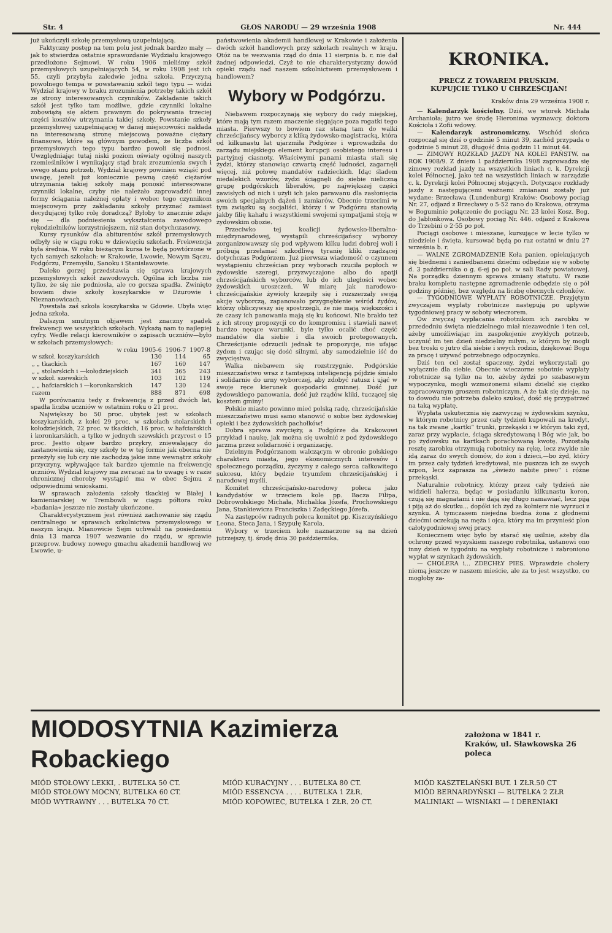Str. 4 GŁOS NARODU — 29 września 1908 Nr. 444
już ukończyli szkołę przemysłową uzupełniającą.
Faktyczny postęp na tem polu jest jednak bardzo mały — jak to stwierdza ostatnie sprawozdanie Wydziału krajowego przedłożone Sejmowi. W roku 1906 mieliśmy szkół przemysłowych uzupełniających 54, w roku 1908 jest ich 55, czyli przybyła zaledwie jedna szkoła. Przyczyną powolnego tempa w powstawaniu szkół tego typu — widzi Wydział krajowy w braku zrozumienia potrzeby takich szkół ze strony interesowanych czynników. Zakładanie takich szkół jest tylko tam możliwe, gdzie czynniki lokalne zobowiążą się aktem prawnym do pokrywania trzeciej części kosztów utrzymania takiej szkoły. Powstanie szkoły przemysłowej uzupełniającej w danej miejscowości nakłada na interesowaną stronę miejscową poważne ciężary finansowe, które są głównym powodem, że liczba szkół przemysłowych tego typu bardzo powoli się podnosi. Uwzględniając tutaj niski poziom oświaty ogólnej naszych rzemieślników i wynikający stąd brak zrozumienia swych i swego stanu potrzeb, Wydział krajowy powinien wziąść pod uwagę, jeżeli już koniecznie pewną część ciężarów utrzymania takiej szkoły mają ponosić interesowane czynniki lokalne, czyby nie należało zaprowadzić innej formy ściągania należnej opłaty i wobec tego czynnikom miejscowym przy zakładaniu szkoły przyznać zamiast decydującej tylko rolę doradczą? Byłoby to znacznie zdaje się — dla podniesienia wykształcenia zawodowego rękodzielników korzystniejszem, niż stan dotychczasowy.
Kursy rysunków dla abiturentów szkół przemysłowych odbyły się w ciągu roku w dziewięciu szkołach. Frekwencja była średnia. W roku bieżącym kursa te będą powtórzone w tych samych szkołach: w Krakowie, Lwowie, Nowym Sączu, Podgórzu, Przemyślu, Sanoku i Stanisławowie.
Daleko gorzej przedstawia się sprawa krajowych przemysłowych szkół zawodowych. Ogólna ich liczba nie tylko, że się nie podniosła, ale co gorsza spadła. Zwinięto bowiem dwie szkoły koszykarskie w Dżurowie i Nieznanowicach.
Powstała zaś szkoła koszykarska w Gdowie. Ubyła więc jedna szkoła.
Dalszym smutnym objawem jest znaczny spadek frekwencji we wszystkich szkołach. Wykażą nam to najlepiej cyfry. Wedle relacji kierowników o zapisach uczniów—było w szkołach przemysłowych:
| w roku | 1905-6 | 1906-7 | 1907-8 |
| --- | --- | --- | --- |
| w szkoł. koszykarskich | 130 | 114 | 65 |
| „ „ tkackich | 167 | 160 | 147 |
| „ „ stolarskich i —kołodziejskich | 341 | 365 | 243 |
| w szkoł. szewskich | 103 | 102 | 119 |
| „ „ hafciarskich i —koronkarskich | 147 | 130 | 124 |
| razem | 888 | 871 | 698 |
W porównaniu tedy z frekwencją z przed dwóch lat, spadła liczba uczniów w ostatnim roku o 21 proc.
Największy bo 50 proc. ubytek jest w szkołach koszykarskich, z kolei 29 proc. w szkołach stolarskich i kołodziejskich, 22 proc. w tkackich, 16 proc. w hafciarskich i koronkarskich, a tylko w jednych szewskich przyrost o 15 proc. Jestto objaw bardzo przykry, zniewalający do zastanowienia się, czy szkoły te w tej formie jak obecna nie przeżyły się lub czy nie zachodzą jakie inne wewnątrz szkoły przyczyny, wpływające tak bardzo ujemnie na frekwencję uczniów. Wydział krajowy ma zwracać na to uwagę i w razie chronicznej choroby wystąpić ma w obec Sejmu z odpowiednimi wnioskami.
W sprawach założenia szkoły tkackiej w Białej i kamieniarskiej w Trembowli w ciągu półtora roku »badania« jeszcze nie zostały ukończone.
Charakterystycznem jest również zachowanie się rządu centralnego w sprawach szkolnictwa przemysłowego w naszym kraju. Mianowicie Sejm uchwalił na posiedzeniu dnia 13 marca 1907 wezwanie do rządu, w sprawie przeprow. budowy nowego gmachu akademii handlowej we Lwowie, u-
państwowienia akademii handlowej w Krakowie i założenia dwóch szkół handlowych przy szkołach realnych w kraju. Otóż na te wezwania rząd do dnia 11 sierpnia b. r. nie dał żadnej odpowiedzi. Czyż to nie charakterystyczny dowód opieki rządu nad naszem szkolnictwem przemysłowem i handlowem?
Wybory w Podgórzu.
Niebawem rozpoczynają się wybory do rady miejskiej, które mają tym razem znaczenie sięgające poza rogatki tego miasta. Pierwszy to bowiem raz staną tam do walki chrześcijańscy wyborcy z kliką żydowsko-magistracką, która od kilkunastu lat ujarzmiła Podgórze i wprowadziła do zarządu miejskiego element korupcji osobistego interesu i partyjnej ciasnoty. Właściwymi panami miasta stali się żydzi, którzy stanowiąc czwartą część ludności, zagarnęli więcej, niż połowę mandatów radzieckich. Idąc śladem niedalekich wzorów, żydzi ściągnęli do siebie nieliczną grupę podgórskich liberałów, po największej części zawisłych od nich i użyli ich jako parawanu dla zasłonięcia swoich specjalnych dążeń i zamiarów. Obecnie trzecimi w tym związku są socjaliści, którzy i w Podgórzu stanowią jakby filię kahału i wszystkiemi swojemi sympatjami stoją w żydowskim obozie.
Przeciwko tej koalicji żydowsko-liberalno-międzynarodowej, wystąpili chrześcijańscy wyborcy zorganizowawszy się pod wpływem kilku ludzi dobrej woli i próbują przełamać szkodliwą tyranię kliki rządzącej dotychczas Podgórzem. Już pierwsza wiadomość o czynnem wystąpieniu chrześcian przy wyborach rzuciła popłoch w żydowskie szeregi, przyzwyczajone albo do apatji chrześcijańskich wyborców, lub do ich uległości wobec żydowskich uroszczeń. W miarę jak narodowo-chrześcijańskie żywioły krzepiły się i rozszerzały swoją akcję wyborczą, zapanowało przygnębienie wśród żydów, którzy obliczywszy się spostrzegli, że nie mają większości i że czasy ich panowania mają się ku końcowi. Nie brakło też z ich strony propozycji co do kompromisu i stawiali nawet bardzo nęcące warunki, byle tylko ocalić choć część mandatów dla siebie i dla swoich protegowanych. Chrześcijanie odrzucili jednak te propozycje, nie ufając żydom i czując się dość silnymi, aby samodzielnie iść do zwycięstwa.
Walka niebawem się rozstrzygnie. Podgórskie mieszczaństwo wraz z tamtejszą inteligencją pójdzie śmiało i solidarnie do urny wyborczej, aby zdobyć ratusz i ująć w swoje ręce kierunek gospodarki gminnej. Dość już żydowskiego panowania, dość już rządów kliki, tuczącej się kosztem gminy!
Polskie miasto powinno mieć polską radę, chrześcijańskie mieszczaństwo musi samo stanowić o sobie bez żydowskiej opieki i bez żydowskich pachołków!
Dobra sprawa zwycięży, a Podgórze da Krakowowi przykład i naukę, jak można się uwolnić z pod żydowskiego jarzma przez solidarność i organizację.
Dzielnym Podgórzanom walczącym w obronie polskiego charakteru miasta, jego ekonomicznych interesów i społecznego porządku, życzymy z całego serca całkowitego sukcesu, który będzie tryumfem chrześcijańskiej i narodowej myśli.
Komitet chrześcijańsko-narodowy poleca jako kandydatów w trzeciem kole pp. Bacza Filipa, Dobrowolskiego Michała, Michalika Józefa, Prochowskiego Jana, Stankiewicza Franciszka i Zadęckiego Józefa.
Na zastępców radnych poleca komitet pp. Kiszczyńskiego Leona, Stecа Jana, i Szypułę Karola.
Wybory w trzeciem kole naznaczone są na dzień jutrzejszy, tj. środę dnia 30 października.
KRONIKA.
PRECZ Z TOWAREM PRUSKIM.
KUPUJCIE TYLKO U CHRZEŚCIJAN!
Kraków dnia 29 września 1908 r.
— Kalendarzyk kościelny. Dziś, we wtorek Michała Archanioła; jutro we środę Hieronima wyznawcy. doktora Kościoła i Zofii wdowy.
— Kalendarzyk astronomiczny. Wschód słońca rozpoczął się dziś o godzinie 5 minut 39, zachód przypada o godzinie 5 minut 28, długość dnia godzin 11 minut 44.
— ZIMOWY ROZKŁAD JAZDY NA KOLEI PAŃSTW. na ROK 1908/9. Z dniem 1 października 1908 zaprowadza się zimowy rozkład jazdy na wszystkich liniach c. k. Dyrekcji kolei Północnej, jako też na wszystkich liniach w zarządzie c. k. Dyrekcji kolei Północnej stojących. Dotyczące rozkłady jazdy z następującemi ważnemi zmianami zostały już wydane: Brzecława (Lundenburg) Kraków: Osobowy pociąg Nr. 27, odjazd z Brzecławy o 5·52 rano do Krakowa, otrzyma w Boguminie połączenie do pociągu Nr. 23 kolei Kosz. Bog. do Jabłonkowa. Osobowy pociąg Nr. 446. odjazd z Krakowa do Trzebini o 2·55 po poł.
Pociągi osobowe i mieszane, kursujące w lecie tylko w niedziele i święta, kursować będą po raz ostatni w dniu 27 września b. r.
— WALNE ZGROMADZENIE Koła panien, opiekujących się biednemi i zaniedbanemi dziećmi odbędzie się w sobotę d. 3 października o g. 6-ej po poł. w sali Rady powiatowej. Na porządku dziennym sprawa zmiany statutu. W razie braku kompletu następne zgromadzenie odbędzie się o pół godziny później, bez względu na liczbę obecnych członków.
— TYGODNIOWE WYPŁATY ROBOTNICZE. Przyjętym zwyczajem wypłaty robotnicze następują po upływie tygodniowej pracy w soboty wieczorem.
Ów zwyczaj wypłacania robotnikom ich zarobku w przededniu święta niedzielnego miał niezawodnie i ten cel, ażeby umożliwiając im zaspokojenie zwykłych potrzeb, uczynić im ten dzień niedzielny miłym, w którym by mogli bez troski o jutro dla siebie i swych rodzin, dziękować Bogu za pracę i używać potrzebnego odpoczynku.
Dziś ten cel został spaczony, żydzi wykorzystali go wyłącznie dla siebie. Obecnie wieczorne sobotnie wypłaty robotnicze są tylko na to, ażeby żydzi po szabasowym wypoczynku, mogli wzmożonemi siłami dzielić się ciężko zapracowanym groszem robotniczym. A że tak się dzieje, na to dowodu nie potrzeba daleko szukać, dość się przypatrzeć na taką wypłatę.
Wypłata uskutecznia się zazwyczaj w żydowskim szynku, w którym robotnicy przez cały tydzień kupowali na kredyt, na tak zwane „kartki“ trunki, przekąski i w którym taki żyd, zaraz przy wypłacie, ściąga skredytowaną i Bóg wie jak, bo po żydowsku na kartkach porachowaną kwotę. Pozostałą resztę zarobku otrzymują robotnicy na rękę, lecz zwykle nie idą zaraz do swych domów, do żon i dzieci,—bo żyd, który im przez cały tydzień kredytował, nie puszcza ich ze swych szpon, lecz zaprasza na „świeżo nabite piwo“ i różne przekąski.
Naturalnie robotnicy, którzy przez cały tydzień nie widzieli halerza, będąc w posiadaniu kilkunastu koron, czują się magnatami i nie dają się długo namawiać, lecz piją i piją aż do skutku... dopóki ich żyd za kołnierz nie wyrzuci z szynku. A tymczasem niejedna biedna żona z głodnemi dziećmi oczekują na męża i ojca, który ma im przynieść plon całotygodniowej swej pracy.
Koniecznem więc było by starać się usilnie, ażeby dla ochrony przed wyzyskiem naszego robotnika, ustanowi ono inny dzień w tygodniu na wypłaty robotnicze i zabroniono wypłat w szynkach żydowskich.
— CHOLERA i... ZDECHŁY PIES. Wprawdzie cholery niemą jeszcze w naszem mieście, ale za to jest wszystko, co mogłoby za-
MIODOSYTNIA Kazimierza Robackiego założona w 1841 r.
Kraków, ul. Sławkowska 26 poleca
MIÓD STOŁOWY LEKKI, . BUTELKA 50 CT.
MIÓD KURACYJNY . . . BUTELKA 80 CT.
MIÓD KASZTELAŃSKI BUT. 1 ZŁR.50 CT
MIÓD STOŁOWY MOCNY, BUTELKA 60 CT.
MIÓD ESSENCYA . . . . BUTELKA 1 ZŁR.
MIÓD BERNARDYŃSKI — BUTELKA 2 ZŁR
MIÓD WYTRAWNY . . . BUTELKA 70 CT.
MIÓD KOPOWIEC, BUTELKA 1 ZŁR. 20 CT.
MALINIAKI — WISNIAKI — I DERENIAKI